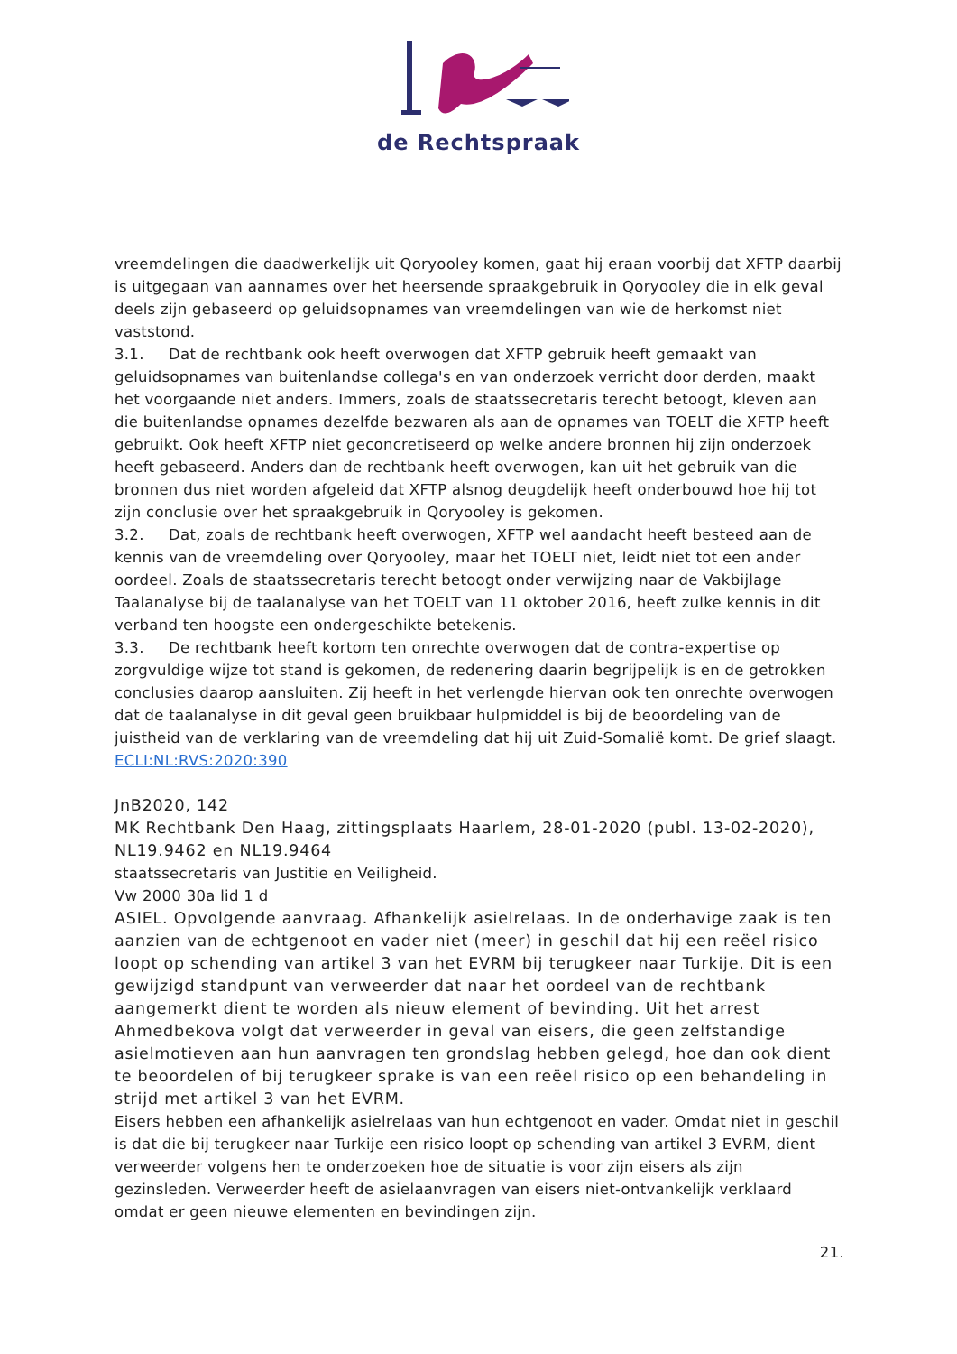de Rechtspraak
vreemdelingen die daadwerkelijk uit Qoryooley komen, gaat hij eraan voorbij dat XFTP daarbij is uitgegaan van aannames over het heersende spraakgebruik in Qoryooley die in elk geval deels zijn gebaseerd op geluidsopnames van vreemdelingen van wie de herkomst niet vaststond.
3.1. Dat de rechtbank ook heeft overwogen dat XFTP gebruik heeft gemaakt van geluidsopnames van buitenlandse collega's en van onderzoek verricht door derden, maakt het voorgaande niet anders. Immers, zoals de staatssecretaris terecht betoogt, kleven aan die buitenlandse opnames dezelfde bezwaren als aan de opnames van TOELT die XFTP heeft gebruikt. Ook heeft XFTP niet geconcretiseerd op welke andere bronnen hij zijn onderzoek heeft gebaseerd. Anders dan de rechtbank heeft overwogen, kan uit het gebruik van die bronnen dus niet worden afgeleid dat XFTP alsnog deugdelijk heeft onderbouwd hoe hij tot zijn conclusie over het spraakgebruik in Qoryooley is gekomen.
3.2. Dat, zoals de rechtbank heeft overwogen, XFTP wel aandacht heeft besteed aan de kennis van de vreemdeling over Qoryooley, maar het TOELT niet, leidt niet tot een ander oordeel. Zoals de staatssecretaris terecht betoogt onder verwijzing naar de Vakbijlage Taalanalyse bij de taalanalyse van het TOELT van 11 oktober 2016, heeft zulke kennis in dit verband ten hoogste een ondergeschikte betekenis.
3.3. De rechtbank heeft kortom ten onrechte overwogen dat de contra-expertise op zorgvuldige wijze tot stand is gekomen, de redenering daarin begrijpelijk is en de getrokken conclusies daarop aansluiten. Zij heeft in het verlengde hiervan ook ten onrechte overwogen dat de taalanalyse in dit geval geen bruikbaar hulpmiddel is bij de beoordeling van de juistheid van de verklaring van de vreemdeling dat hij uit Zuid-Somalië komt. De grief slaagt.
ECLI:NL:RVS:2020:390
JnB2020, 142
MK Rechtbank Den Haag, zittingsplaats Haarlem, 28-01-2020 (publ. 13-02-2020), NL19.9462 en NL19.9464
staatssecretaris van Justitie en Veiligheid.
Vw 2000 30a lid 1 d
ASIEL. Opvolgende aanvraag. Afhankelijk asielrelaas. In de onderhavige zaak is ten aanzien van de echtgenoot en vader niet (meer) in geschil dat hij een reëel risico loopt op schending van artikel 3 van het EVRM bij terugkeer naar Turkije. Dit is een gewijzigd standpunt van verweerder dat naar het oordeel van de rechtbank aangemerkt dient te worden als nieuw element of bevinding. Uit het arrest Ahmedbekova volgt dat verweerder in geval van eisers, die geen zelfstandige asielmotieven aan hun aanvragen ten grondslag hebben gelegd, hoe dan ook dient te beoordelen of bij terugkeer sprake is van een reëel risico op een behandeling in strijd met artikel 3 van het EVRM.
Eisers hebben een afhankelijk asielrelaas van hun echtgenoot en vader. Omdat niet in geschil is dat die bij terugkeer naar Turkije een risico loopt op schending van artikel 3 EVRM, dient verweerder volgens hen te onderzoeken hoe de situatie is voor zijn eisers als zijn gezinsleden. Verweerder heeft de asielaanvragen van eisers niet-ontvankelijk verklaard omdat er geen nieuwe elementen en bevindingen zijn.
21.